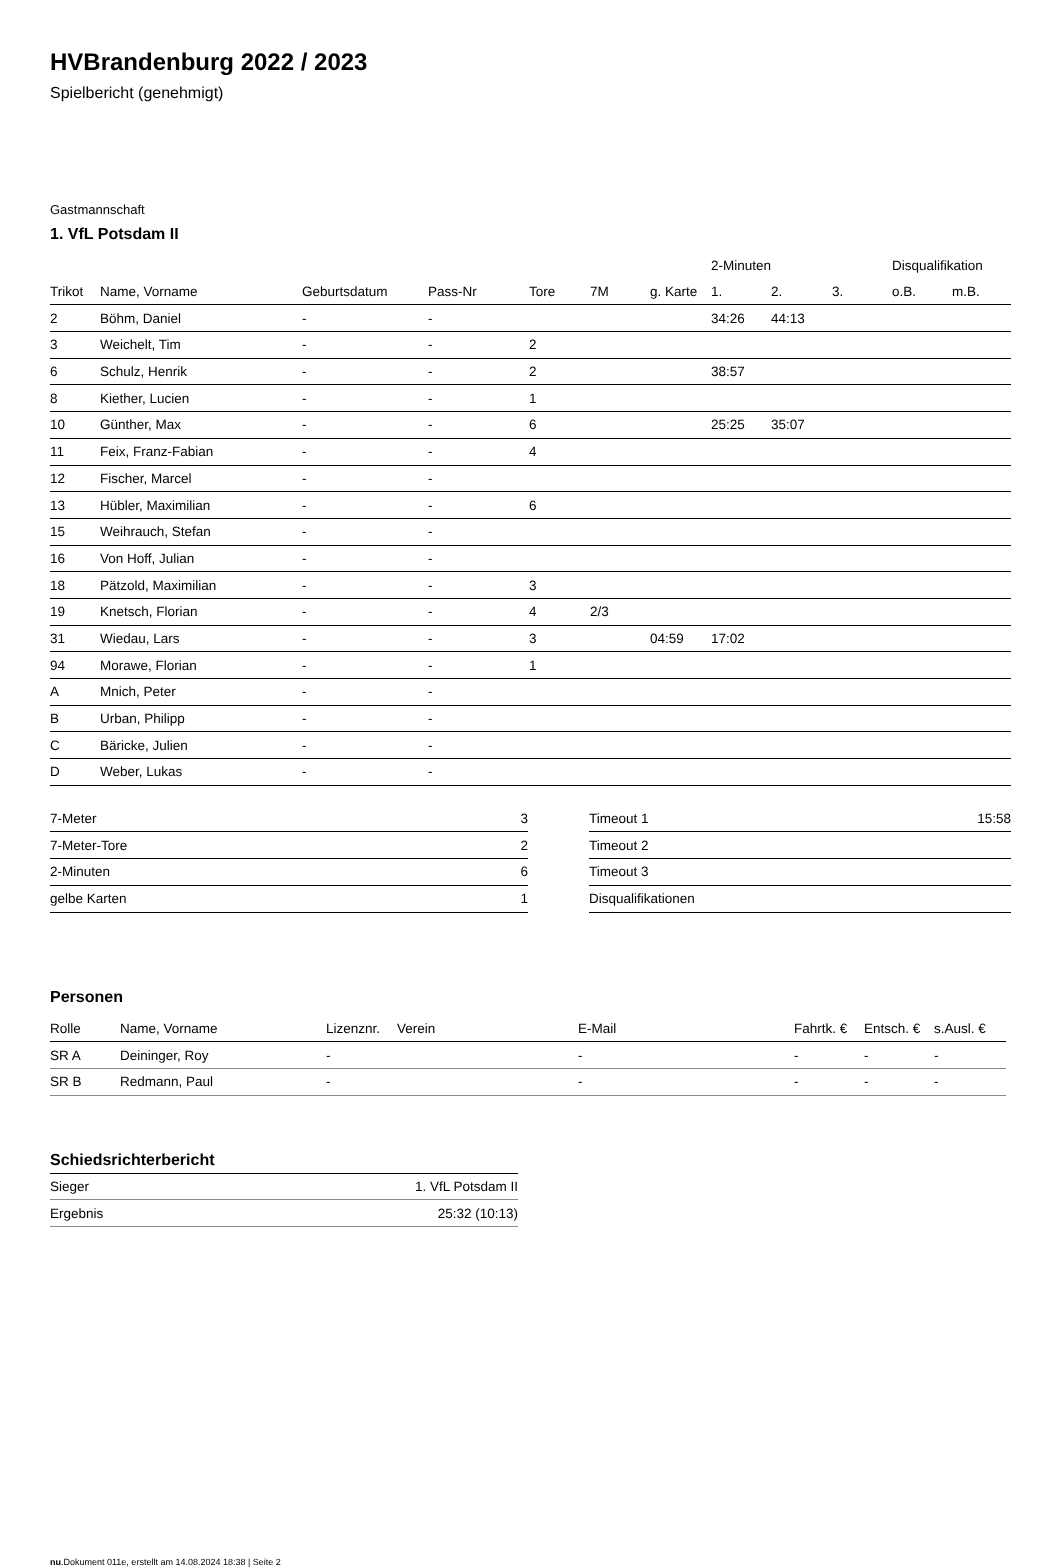HVBrandenburg 2022 / 2023
Spielbericht (genehmigt)
Gastmannschaft
1. VfL Potsdam II
| | | | | | | | 2-Minuten | | | Disqualifikation | |
| --- | --- | --- | --- | --- | --- | --- | --- | --- | --- | --- | --- |
| Trikot | Name, Vorname | Geburtsdatum | Pass-Nr | Tore | 7M | g. Karte | 1. | 2. | 3. | o.B. | m.B. |
| 2 | Böhm, Daniel | - | - | | | | 34:26 | 44:13 | | | |
| 3 | Weichelt, Tim | - | - | 2 | | | | | | | |
| 6 | Schulz, Henrik | - | - | 2 | | | 38:57 | | | | |
| 8 | Kiether, Lucien | - | - | 1 | | | | | | | |
| 10 | Günther, Max | - | - | 6 | | | 25:25 | 35:07 | | | |
| 11 | Feix, Franz-Fabian | - | - | 4 | | | | | | | |
| 12 | Fischer, Marcel | - | - | | | | | | | | |
| 13 | Hübler, Maximilian | - | - | 6 | | | | | | | |
| 15 | Weihrauch, Stefan | - | - | | | | | | | | |
| 16 | Von Hoff, Julian | - | - | | | | | | | | |
| 18 | Pätzold, Maximilian | - | - | 3 | | | | | | | |
| 19 | Knetsch, Florian | - | - | 4 | 2/3 | | | | | | |
| 31 | Wiedau, Lars | - | - | 3 | | 04:59 | 17:02 | | | | |
| 94 | Morawe, Florian | - | - | 1 | | | | | | | |
| A | Mnich, Peter | - | - | | | | | | | | |
| B | Urban, Philipp | - | - | | | | | | | | |
| C | Bäricke, Julien | - | - | | | | | | | | |
| D | Weber, Lukas | - | - | | | | | | | | |
| 7-Meter | 3 |
| 7-Meter-Tore | 2 |
| 2-Minuten | 6 |
| gelbe Karten | 1 |
| Timeout 1 | 15:58 |
| Timeout 2 | |
| Timeout 3 | |
| Disqualifikationen | |
Personen
| Rolle | Name, Vorname | Lizenznr. | Verein | E-Mail | Fahrtk. € | Entsch. € | s.Ausl. € |
| --- | --- | --- | --- | --- | --- | --- | --- |
| SR A | Deininger, Roy | - | | - | - | - | - |
| SR B | Redmann, Paul | - | | - | - | - | - |
Schiedsrichterbericht
| Sieger | 1. VfL Potsdam II |
| Ergebnis | 25:32 (10:13) |
nu.Dokument 011e, erstellt am 14.08.2024 18:38 | Seite 2